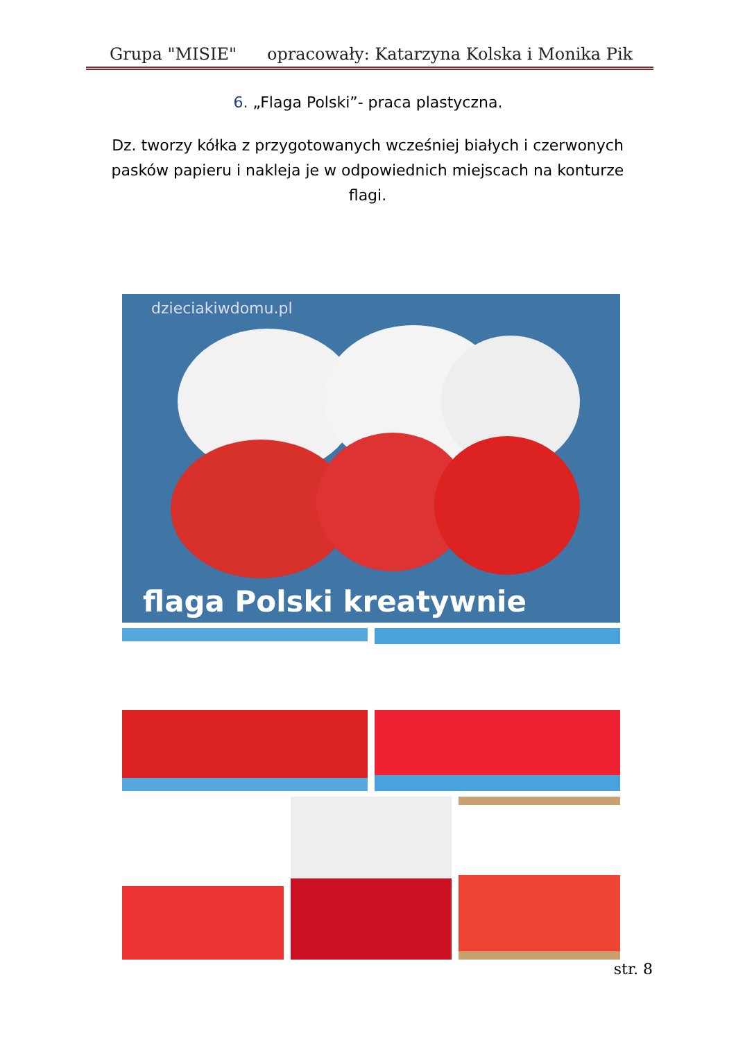Grupa "MISIE" opracowały: Katarzyna Kolska i Monika Pik
6. „Flaga Polski”- praca plastyczna.
Dz. tworzy kółka z przygotowanych wcześniej białych i czerwonych pasków papieru i nakleja je w odpowiednich miejscach na konturze flagi.
dzieciakiwdomu.pl
flaga Polski kreatywnie
str. 8